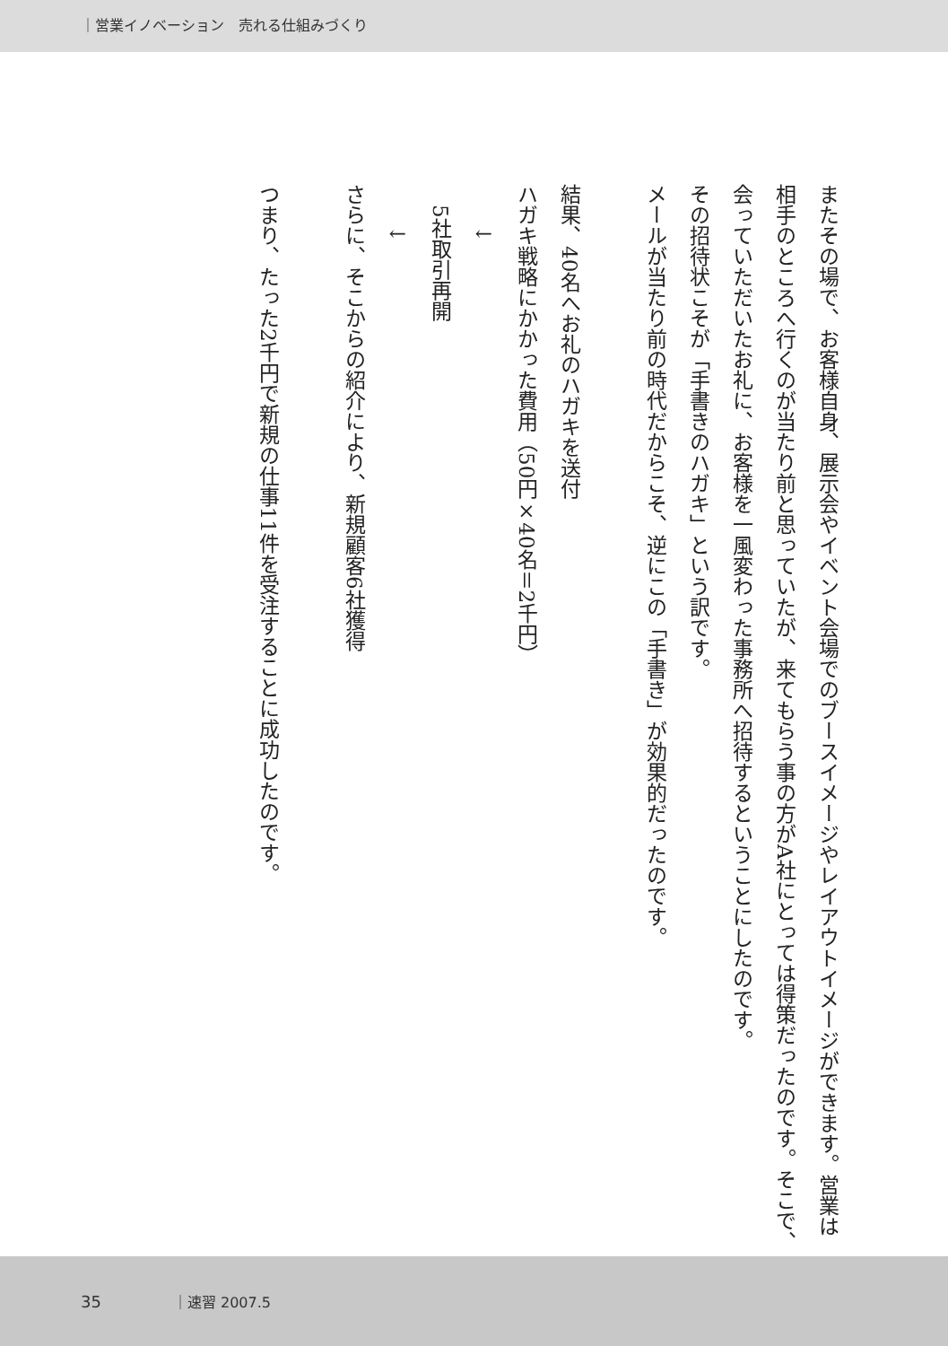｜営業イノベーション　売れる仕組みづくり
またその場で、お客様自身、展示会やイベント会場でのブースイメージやレイアウトイメージができます。営業は相手のところへ行くのが当たり前と思っていたが、来てもらう事の方がA社にとっては得策だったのです。そこで、会っていただいたお礼に、お客様を一風変わった事務所へ招待するということにしたのです。
その招待状こそが「手書きのハガキ」という訳です。
メールが当たり前の時代だからこそ、逆にこの「手書き」が効果的だったのです。
結果、40名へお礼のハガキを送付
ハガキ戦略にかかった費用（50円×40名＝2千円）
　　↓
　5社取引再開
　　↓
さらに、そこからの紹介により、新規顧客6社獲得
つまり、たった2千円で新規の仕事11件を受注することに成功したのです。
35 ｜速習 2007.5